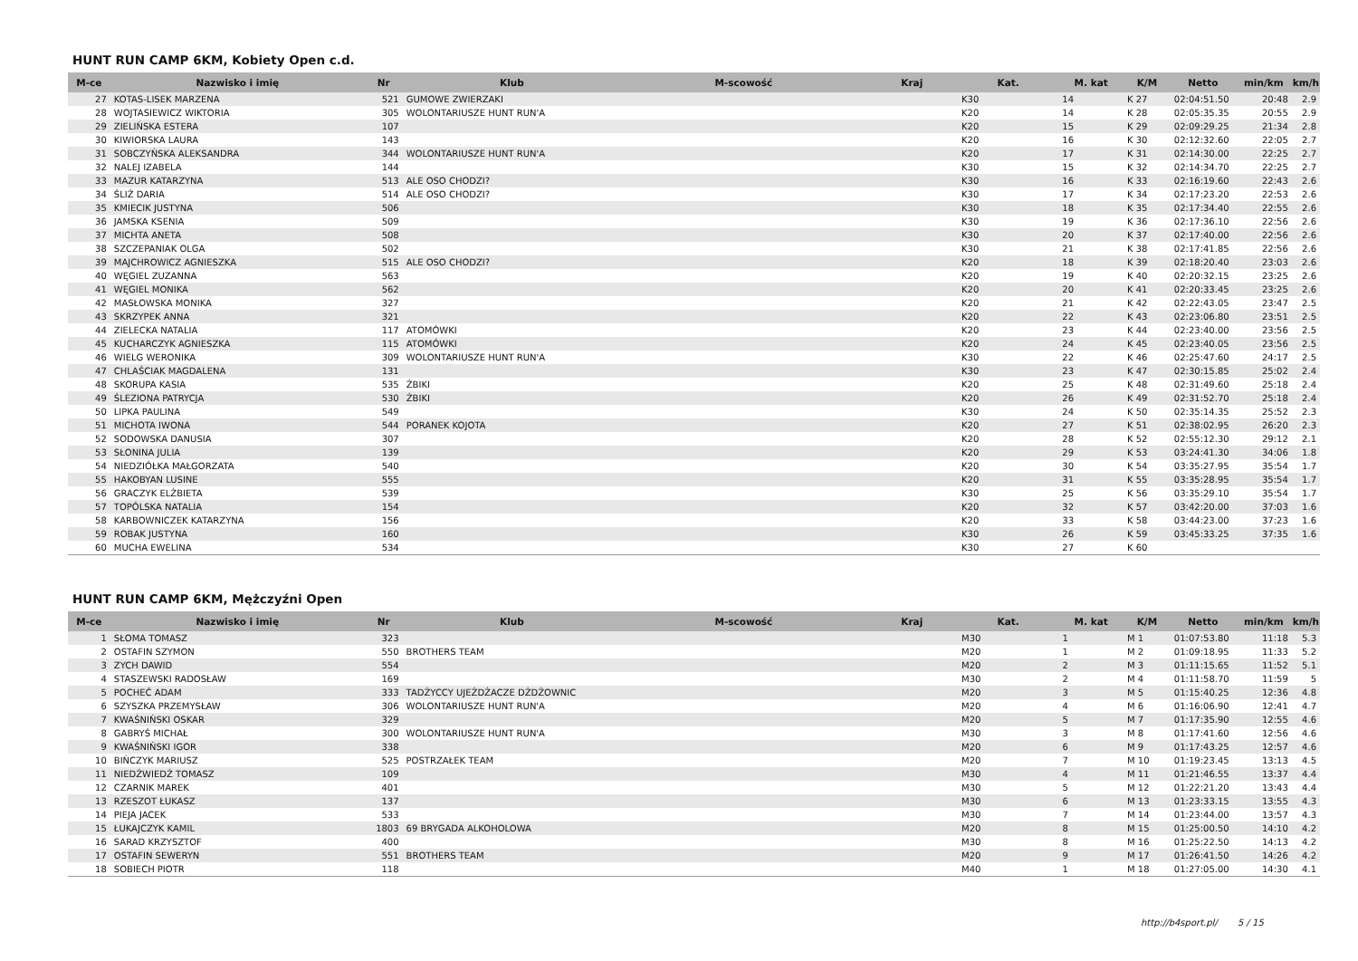HUNT RUN CAMP 6KM, Kobiety Open c.d.
| M-ce | Nazwisko i imię | Nr | Klub | M-scowość | Kraj | Kat. | M. kat | K/M | Netto | min/km | km/h |
| --- | --- | --- | --- | --- | --- | --- | --- | --- | --- | --- | --- |
| 27 | KOTAS-LISEK MARZENA | 521 | GUMOWE ZWIERZAKI | | | K30 | 14 | K 27 | 02:04:51.50 | 20:48 | 2.9 |
| 28 | WOJTASIEWICZ WIKTORIA | 305 | WOLONTARIUSZE HUNT RUN'A | | | K20 | 14 | K 28 | 02:05:35.35 | 20:55 | 2.9 |
| 29 | ZIELIŃSKA ESTERA | 107 | | | | K20 | 15 | K 29 | 02:09:29.25 | 21:34 | 2.8 |
| 30 | KIWIORSKA LAURA | 143 | | | | K20 | 16 | K 30 | 02:12:32.60 | 22:05 | 2.7 |
| 31 | SOBCZYŃSKA ALEKSANDRA | 344 | WOLONTARIUSZE HUNT RUN'A | | | K20 | 17 | K 31 | 02:14:30.00 | 22:25 | 2.7 |
| 32 | NALEJ IZABELA | 144 | | | | K30 | 15 | K 32 | 02:14:34.70 | 22:25 | 2.7 |
| 33 | MAZUR KATARZYNA | 513 | ALE OSO CHODZI? | | | K30 | 16 | K 33 | 02:16:19.60 | 22:43 | 2.6 |
| 34 | ŚLIŻ DARIA | 514 | ALE OSO CHODZI? | | | K30 | 17 | K 34 | 02:17:23.20 | 22:53 | 2.6 |
| 35 | KMIECIK JUSTYNA | 506 | | | | K30 | 18 | K 35 | 02:17:34.40 | 22:55 | 2.6 |
| 36 | JAMSKA KSENIA | 509 | | | | K30 | 19 | K 36 | 02:17:36.10 | 22:56 | 2.6 |
| 37 | MICHTA ANETA | 508 | | | | K30 | 20 | K 37 | 02:17:40.00 | 22:56 | 2.6 |
| 38 | SZCZEPANIAK OLGA | 502 | | | | K30 | 21 | K 38 | 02:17:41.85 | 22:56 | 2.6 |
| 39 | MAJCHROWICZ AGNIESZKA | 515 | ALE OSO CHODZI? | | | K20 | 18 | K 39 | 02:18:20.40 | 23:03 | 2.6 |
| 40 | WĘGIEL ZUZANNA | 563 | | | | K20 | 19 | K 40 | 02:20:32.15 | 23:25 | 2.6 |
| 41 | WĘGIEL MONIKA | 562 | | | | K20 | 20 | K 41 | 02:20:33.45 | 23:25 | 2.6 |
| 42 | MASŁOWSKA MONIKA | 327 | | | | K20 | 21 | K 42 | 02:22:43.05 | 23:47 | 2.5 |
| 43 | SKRZYPEK ANNA | 321 | | | | K20 | 22 | K 43 | 02:23:06.80 | 23:51 | 2.5 |
| 44 | ZIELECKA NATALIA | 117 | ATOMÓWKI | | | K20 | 23 | K 44 | 02:23:40.00 | 23:56 | 2.5 |
| 45 | KUCHARCZYK AGNIESZKA | 115 | ATOMÓWKI | | | K20 | 24 | K 45 | 02:23:40.05 | 23:56 | 2.5 |
| 46 | WIELG WERONIKA | 309 | WOLONTARIUSZE HUNT RUN'A | | | K30 | 22 | K 46 | 02:25:47.60 | 24:17 | 2.5 |
| 47 | CHLAŚCIAK MAGDALENA | 131 | | | | K30 | 23 | K 47 | 02:30:15.85 | 25:02 | 2.4 |
| 48 | SKORUPA KASIA | 535 | ŻBIKI | | | K20 | 25 | K 48 | 02:31:49.60 | 25:18 | 2.4 |
| 49 | ŚLEZIONA PATRYCJA | 530 | ŻBIKI | | | K20 | 26 | K 49 | 02:31:52.70 | 25:18 | 2.4 |
| 50 | LIPKA PAULINA | 549 | | | | K30 | 24 | K 50 | 02:35:14.35 | 25:52 | 2.3 |
| 51 | MICHOTA IWONA | 544 | PORANEK KOJOTA | | | K20 | 27 | K 51 | 02:38:02.95 | 26:20 | 2.3 |
| 52 | SODOWSKA DANUSIA | 307 | | | | K20 | 28 | K 52 | 02:55:12.30 | 29:12 | 2.1 |
| 53 | SŁONINA JULIA | 139 | | | | K20 | 29 | K 53 | 03:24:41.30 | 34:06 | 1.8 |
| 54 | NIEDZIÓŁKA MAŁGORZATA | 540 | | | | K20 | 30 | K 54 | 03:35:27.95 | 35:54 | 1.7 |
| 55 | HAKOBYAN LUSINE | 555 | | | | K20 | 31 | K 55 | 03:35:28.95 | 35:54 | 1.7 |
| 56 | GRACZYK ELŻBIETA | 539 | | | | K30 | 25 | K 56 | 03:35:29.10 | 35:54 | 1.7 |
| 57 | TOPÓLSKA NATALIA | 154 | | | | K20 | 32 | K 57 | 03:42:20.00 | 37:03 | 1.6 |
| 58 | KARBOWNICZEK KATARZYNA | 156 | | | | K20 | 33 | K 58 | 03:44:23.00 | 37:23 | 1.6 |
| 59 | ROBAK JUSTYNA | 160 | | | | K30 | 26 | K 59 | 03:45:33.25 | 37:35 | 1.6 |
| 60 | MUCHA EWELINA | 534 | | | | K30 | 27 | K 60 | | | |
HUNT RUN CAMP 6KM, Mężczyźni Open
| M-ce | Nazwisko i imię | Nr | Klub | M-scowość | Kraj | Kat. | M. kat | K/M | Netto | min/km | km/h |
| --- | --- | --- | --- | --- | --- | --- | --- | --- | --- | --- | --- |
| 1 | SŁOMA TOMASZ | 323 | | | | M30 | 1 | M 1 | 01:07:53.80 | 11:18 | 5.3 |
| 2 | OSTAFIN SZYMON | 550 | BROTHERS TEAM | | | M20 | 1 | M 2 | 01:09:18.95 | 11:33 | 5.2 |
| 3 | ZYCH DAWID | 554 | | | | M20 | 2 | M 3 | 01:11:15.65 | 11:52 | 5.1 |
| 4 | STASZEWSKI RADOSŁAW | 169 | | | | M30 | 2 | M 4 | 01:11:58.70 | 11:59 | 5 |
| 5 | POCHEĆ ADAM | 333 | TADŻYCCY UJEŻDŻACZE DŻDŻOWNIC | | | M20 | 3 | M 5 | 01:15:40.25 | 12:36 | 4.8 |
| 6 | SZYSZKA PRZEMYSŁAW | 306 | WOLONTARIUSZE HUNT RUN'A | | | M20 | 4 | M 6 | 01:16:06.90 | 12:41 | 4.7 |
| 7 | KWAŚNIŃSKI OSKAR | 329 | | | | M20 | 5 | M 7 | 01:17:35.90 | 12:55 | 4.6 |
| 8 | GABRYŚ MICHAŁ | 300 | WOLONTARIUSZE HUNT RUN'A | | | M30 | 3 | M 8 | 01:17:41.60 | 12:56 | 4.6 |
| 9 | KWAŚNIŃSKI IGOR | 338 | | | | M20 | 6 | M 9 | 01:17:43.25 | 12:57 | 4.6 |
| 10 | BIŃCZYK MARIUSZ | 525 | POSTRZAŁEK TEAM | | | M20 | 7 | M 10 | 01:19:23.45 | 13:13 | 4.5 |
| 11 | NIEDŹWIEDŹ TOMASZ | 109 | | | | M30 | 4 | M 11 | 01:21:46.55 | 13:37 | 4.4 |
| 12 | CZARNIK MAREK | 401 | | | | M30 | 5 | M 12 | 01:22:21.20 | 13:43 | 4.4 |
| 13 | RZESZOT ŁUKASZ | 137 | | | | M30 | 6 | M 13 | 01:23:33.15 | 13:55 | 4.3 |
| 14 | PIEJA JACEK | 533 | | | | M30 | 7 | M 14 | 01:23:44.00 | 13:57 | 4.3 |
| 15 | ŁUKAJCZYK KAMIL | 1803 | 69 BRYGADA ALKOHOLOWA | | | M20 | 8 | M 15 | 01:25:00.50 | 14:10 | 4.2 |
| 16 | SARAD KRZYSZTOF | 400 | | | | M30 | 8 | M 16 | 01:25:22.50 | 14:13 | 4.2 |
| 17 | OSTAFIN SEWERYN | 551 | BROTHERS TEAM | | | M20 | 9 | M 17 | 01:26:41.50 | 14:26 | 4.2 |
| 18 | SOBIECH PIOTR | 118 | | | | M40 | 1 | M 18 | 01:27:05.00 | 14:30 | 4.1 |
http://b4sport.pl/ 5 / 15